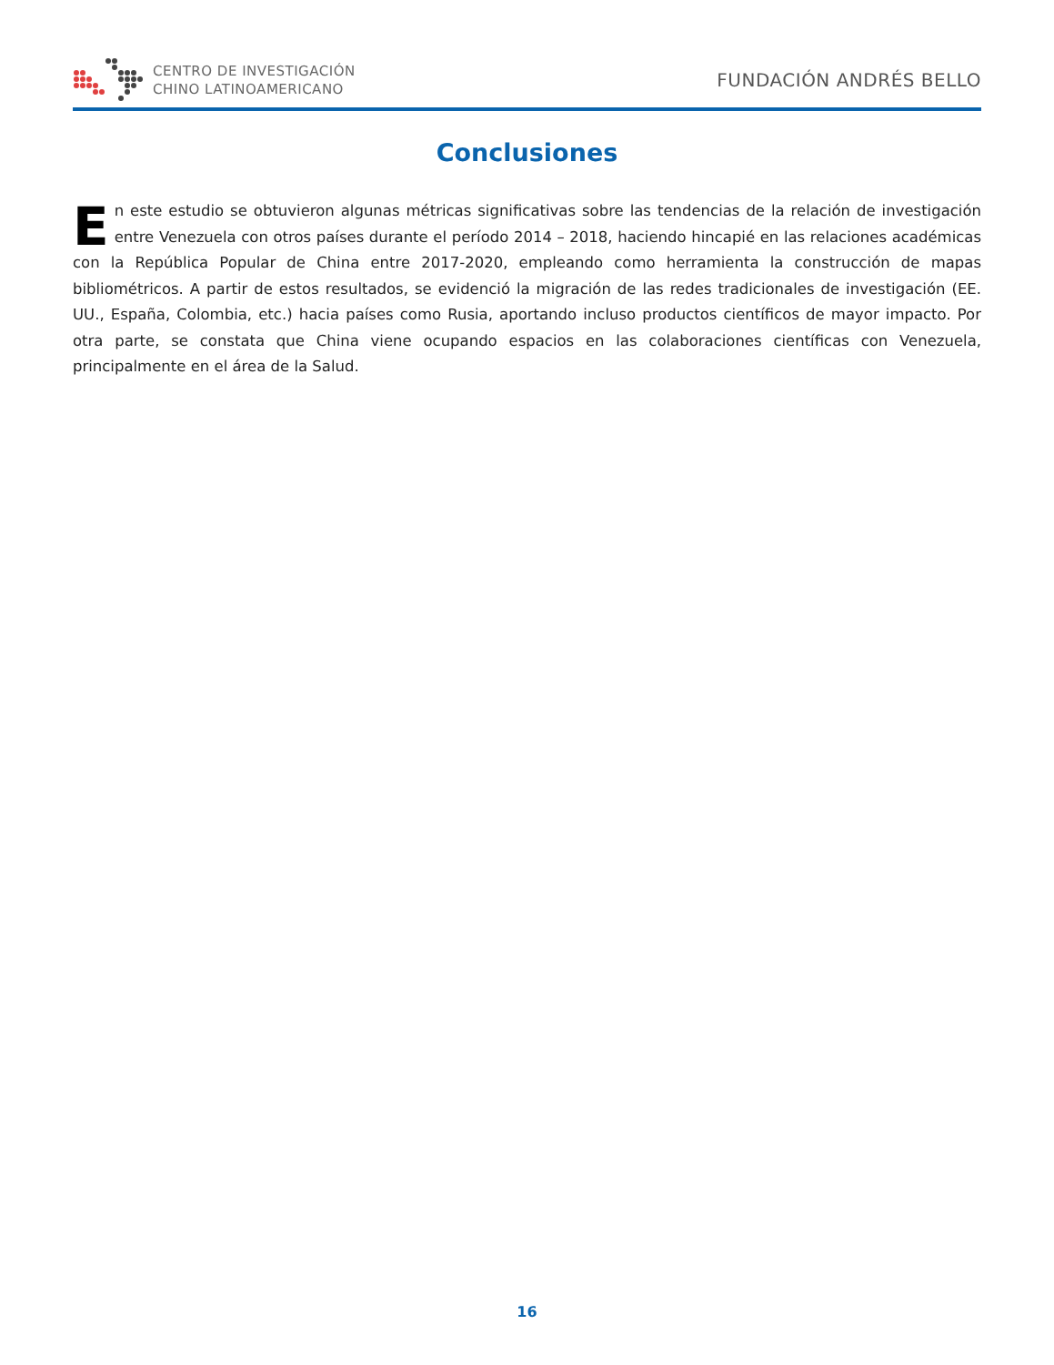CENTRO DE INVESTIGACIÓN
CHINO LATINOAMERICANO
FUNDACIÓN ANDRÉS BELLO
Conclusiones
En este estudio se obtuvieron algunas métricas significativas sobre las tendencias de la relación de investigación entre Venezuela con otros países durante el período 2014 – 2018, haciendo hincapié en las relaciones académicas con la República Popular de China entre 2017-2020, empleando como herramienta la construcción de mapas bibliométricos. A partir de estos resultados, se evidenció la migración de las redes tradicionales de investigación (EE. UU., España, Colombia, etc.) hacia países como Rusia, aportando incluso productos científicos de mayor impacto. Por otra parte, se constata que China viene ocupando espacios en las colaboraciones científicas con Venezuela, principalmente en el área de la Salud.
16